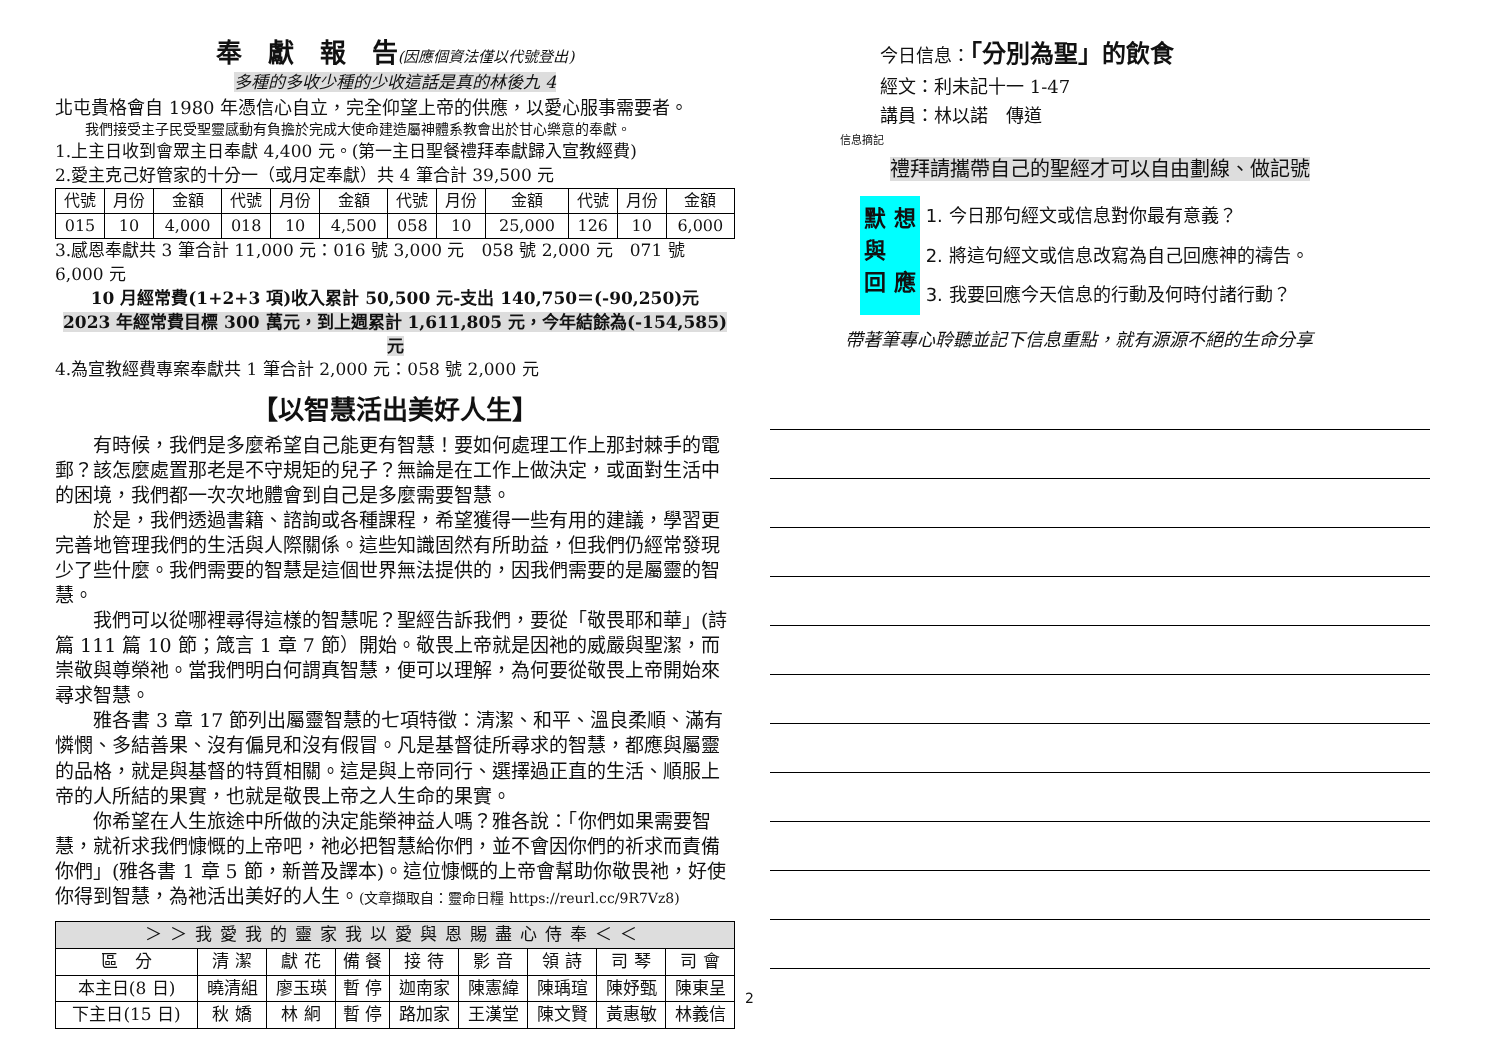奉　獻　報　告(因應個資法僅以代號登出)
多種的多收少種的少收這話是真的林後九 4
北屯貴格會自 1980 年憑信心自立，完全仰望上帝的供應，以愛心服事需要者。
我們接受主子民受聖靈感動有負擔於完成大使命建造屬神體系教會出於甘心樂意的奉獻。
1.上主日收到會眾主日奉獻 4,400 元。(第一主日聖餐禮拜奉獻歸入宣教經費)
2.愛主克己好管家的十分一（或月定奉獻）共 4 筆合計 39,500 元
| 代號 | 月份 | 金額 | 代號 | 月份 | 金額 | 代號 | 月份 | 金額 | 代號 | 月份 | 金額 |
| --- | --- | --- | --- | --- | --- | --- | --- | --- | --- | --- | --- |
| 015 | 10 | 4,000 | 018 | 10 | 4,500 | 058 | 10 | 25,000 | 126 | 10 | 6,000 |
3.感恩奉獻共 3 筆合計 11,000 元：016 號 3,000 元　058 號 2,000 元　071 號 6,000 元
10 月經常費(1+2+3 項)收入累計 50,500 元-支出 140,750＝(-90,250)元
2023 年經常費目標 300 萬元，到上週累計 1,611,805 元，今年結餘為(-154,585)元
4.為宣教經費專案奉獻共 1 筆合計 2,000 元：058 號 2,000 元
【以智慧活出美好人生】
有時候，我們是多麼希望自己能更有智慧！要如何處理工作上那封棘手的電郵？該怎麼處置那老是不守規矩的兒子？無論是在工作上做決定，或面對生活中的困境，我們都一次次地體會到自己是多麼需要智慧。
於是，我們透過書籍、諮詢或各種課程，希望獲得一些有用的建議，學習更完善地管理我們的生活與人際關係。這些知識固然有所助益，但我們仍經常發現少了些什麼。我們需要的智慧是這個世界無法提供的，因我們需要的是屬靈的智慧。
我們可以從哪裡尋得這樣的智慧呢？聖經告訴我們，要從「敬畏耶和華」(詩篇 111 篇 10 節；箴言 1 章 7 節）開始。敬畏上帝就是因祂的威嚴與聖潔，而崇敬與尊榮祂。當我們明白何謂真智慧，便可以理解，為何要從敬畏上帝開始來尋求智慧。
雅各書 3 章 17 節列出屬靈智慧的七項特徵：清潔、和平、溫良柔順、滿有憐憫、多結善果、沒有偏見和沒有假冒。凡是基督徒所尋求的智慧，都應與屬靈的品格，就是與基督的特質相關。這是與上帝同行、選擇過正直的生活、順服上帝的人所結的果實，也就是敬畏上帝之人生命的果實。
你希望在人生旅途中所做的決定能榮神益人嗎？雅各說：「你們如果需要智慧，就祈求我們慷慨的上帝吧，祂必把智慧給你們，並不會因你們的祈求而責備你們」(雅各書 1 章 5 節，新普及譯本)。這位慷慨的上帝會幫助你敬畏祂，好使你得到智慧，為祂活出美好的人生。(文章擷取自：靈命日糧 https://reurl.cc/9R7Vz8)
| ＞＞我愛我的靈家我以愛與恩賜盡心侍奉＜＜ | | | | | | | | |
| --- | --- | --- | --- | --- | --- | --- | --- | --- |
| 區 分 | 清 潔 | 獻 花 | 備 餐 | 接 待 | 影 音 | 領 詩 | 司 琴 | 司 會 |
| 本主日(8 日) | 曉清組 | 廖玉瑛 | 暫 停 | 迦南家 | 陳憲緯 | 陳瑀瑄 | 陳妤甄 | 陳東呈 |
| 下主日(15 日) | 秋 嬌 | 林 絅 | 暫 停 | 路加家 | 王漢堂 | 陳文賢 | 黃惠敏 | 林義信 |
今日信息：「分別為聖」的飲食
經文：利未記十一 1-47
講員：林以諾　傳道
信息摘記
禮拜請攜帶自己的聖經才可以自由劃線、做記號
默 想
與
回 應
1. 今日那句經文或信息對你最有意義？
2. 將這句經文或信息改寫為自己回應神的禱告。
3. 我要回應今天信息的行動及何時付諸行動？
帶著筆專心聆聽並記下信息重點，就有源源不絕的生命分享
2